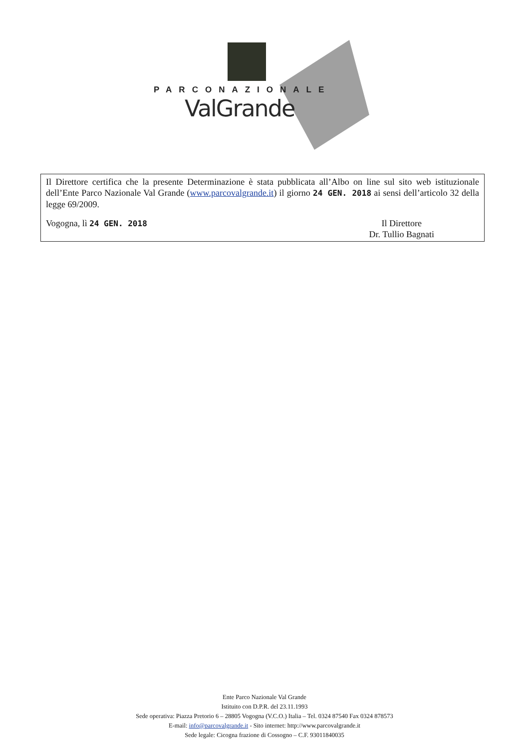PARCONAZIONALE
ValGrande
Il Direttore certifica che la presente Determinazione è stata pubblicata all’Albo on line sul sito web istituzionale dell’Ente Parco Nazionale Val Grande (www.parcovalgrande.it) il giorno 24 GEN. 2018 ai sensi dell’articolo 32 della legge 69/2009.
Vogogna, lì 24 GEN. 2018 Il Direttore
Dr. Tullio Bagnati
Ente Parco Nazionale Val Grande
Istituito con D.P.R. del 23.11.1993
Sede operativa: Piazza Pretorio 6 – 28805 Vogogna (V.C.O.) Italia – Tel. 0324 87540 Fax 0324 878573
E-mail: info@parcovalgrande.it - Sito internet: http://www.parcovalgrande.it
Sede legale: Cicogna frazione di Cossogno – C.F. 93011840035